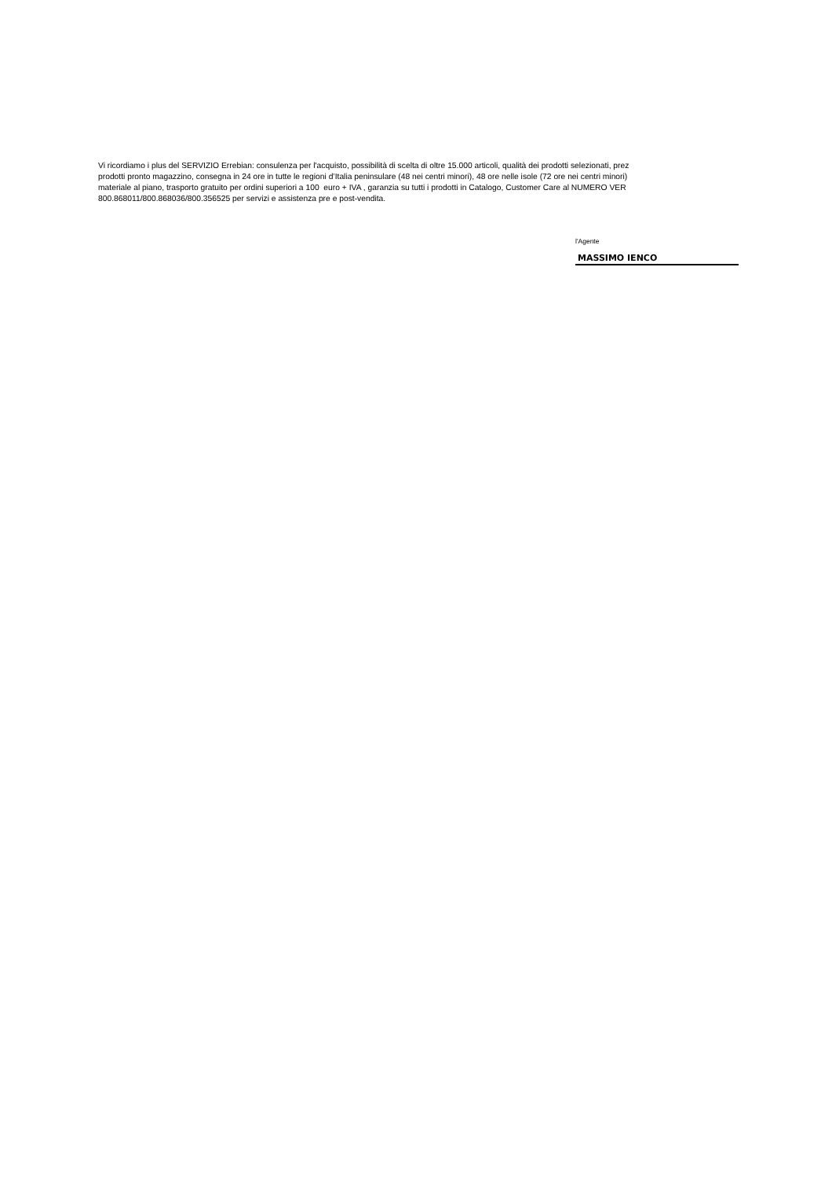Vi ricordiamo i plus del SERVIZIO Errebian: consulenza per l'acquisto, possibilità di scelta di oltre 15.000 articoli, qualità dei prodotti selezionati, prez
prodotti pronto magazzino, consegna in 24 ore in tutte le regioni d’Italia peninsulare (48 nei centri minori), 48 ore nelle isole (72 ore nei centri minori)
materiale al piano, trasporto gratuito per ordini superiori a 100 euro + IVA , garanzia su tutti i prodotti in Catalogo, Customer Care al NUMERO VER
800.868011/800.868036/800.356525 per servizi e assistenza pre e post-vendita.
l'Agente
MASSIMO IENCO